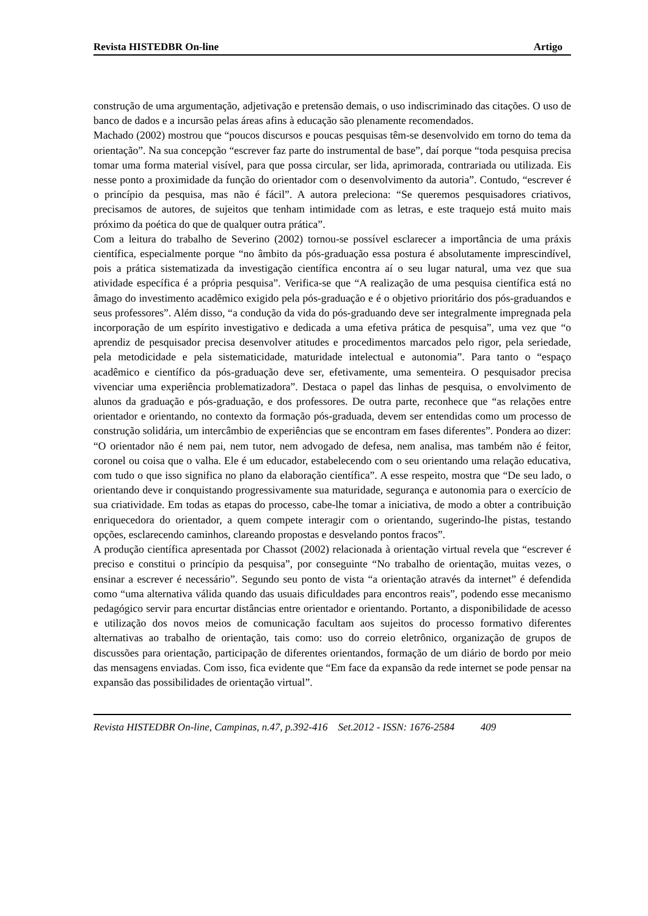Revista HISTEDBR On-line Artigo
construção de uma argumentação, adjetivação e pretensão demais, o uso indiscriminado das citações. O uso de banco de dados e a incursão pelas áreas afins à educação são plenamente recomendados.
Machado (2002) mostrou que “poucos discursos e poucas pesquisas têm-se desenvolvido em torno do tema da orientação”. Na sua concepção “escrever faz parte do instrumental de base”, daí porque “toda pesquisa precisa tomar uma forma material visível, para que possa circular, ser lida, aprimorada, contrariada ou utilizada. Eis nesse ponto a proximidade da função do orientador com o desenvolvimento da autoria”. Contudo, “escrever é o princípio da pesquisa, mas não é fácil”. A autora preleciona: “Se queremos pesquisadores criativos, precisamos de autores, de sujeitos que tenham intimidade com as letras, e este traquejo está muito mais próximo da poética do que de qualquer outra prática”.
Com a leitura do trabalho de Severino (2002) tornou-se possível esclarecer a importância de uma práxis científica, especialmente porque “no âmbito da pós-graduação essa postura é absolutamente imprescindível, pois a prática sistematizada da investigação científica encontra aí o seu lugar natural, uma vez que sua atividade específica é a própria pesquisa”. Verifica-se que “A realização de uma pesquisa científica está no âmago do investimento acadêmico exigido pela pós-graduação e é o objetivo prioritário dos pós-graduandos e seus professores”. Além disso, “a condução da vida do pós-graduando deve ser integralmente impregnada pela incorporação de um espírito investigativo e dedicada a uma efetiva prática de pesquisa”, uma vez que “o aprendiz de pesquisador precisa desenvolver atitudes e procedimentos marcados pelo rigor, pela seriedade, pela metodicidade e pela sistematicidade, maturidade intelectual e autonomia”. Para tanto o “espaço acadêmico e científico da pós-graduação deve ser, efetivamente, uma sementeira. O pesquisador precisa vivenciar uma experiência problematizadora”. Destaca o papel das linhas de pesquisa, o envolvimento de alunos da graduação e pós-graduação, e dos professores. De outra parte, reconhece que “as relações entre orientador e orientando, no contexto da formação pós-graduada, devem ser entendidas como um processo de construção solidária, um intercâmbio de experiências que se encontram em fases diferentes”. Pondera ao dizer: “O orientador não é nem pai, nem tutor, nem advogado de defesa, nem analisa, mas também não é feitor, coronel ou coisa que o valha. Ele é um educador, estabelecendo com o seu orientando uma relação educativa, com tudo o que isso significa no plano da elaboração científica”. A esse respeito, mostra que “De seu lado, o orientando deve ir conquistando progressivamente sua maturidade, segurança e autonomia para o exercício de sua criatividade. Em todas as etapas do processo, cabe-lhe tomar a iniciativa, de modo a obter a contribuição enriquecedora do orientador, a quem compete interagir com o orientando, sugerindo-lhe pistas, testando opções, esclarecendo caminhos, clareando propostas e desvelando pontos fracos”.
A produção científica apresentada por Chassot (2002) relacionada à orientação virtual revela que “escrever é preciso e constitui o princípio da pesquisa”, por conseguinte “No trabalho de orientação, muitas vezes, o ensinar a escrever é necessário”. Segundo seu ponto de vista “a orientação através da internet” é defendida como “uma alternativa válida quando das usuais dificuldades para encontros reais”, podendo esse mecanismo pedagógico servir para encurtar distâncias entre orientador e orientando. Portanto, a disponibilidade de acesso e utilização dos novos meios de comunicação facultam aos sujeitos do processo formativo diferentes alternativas ao trabalho de orientação, tais como: uso do correio eletrônico, organização de grupos de discussões para orientação, participação de diferentes orientandos, formação de um diário de bordo por meio das mensagens enviadas. Com isso, fica evidente que “Em face da expansão da rede internet se pode pensar na expansão das possibilidades de orientação virtual”.
Revista HISTEDBR On-line, Campinas, n.47, p.392-416 Set.2012 - ISSN: 1676-2584 409